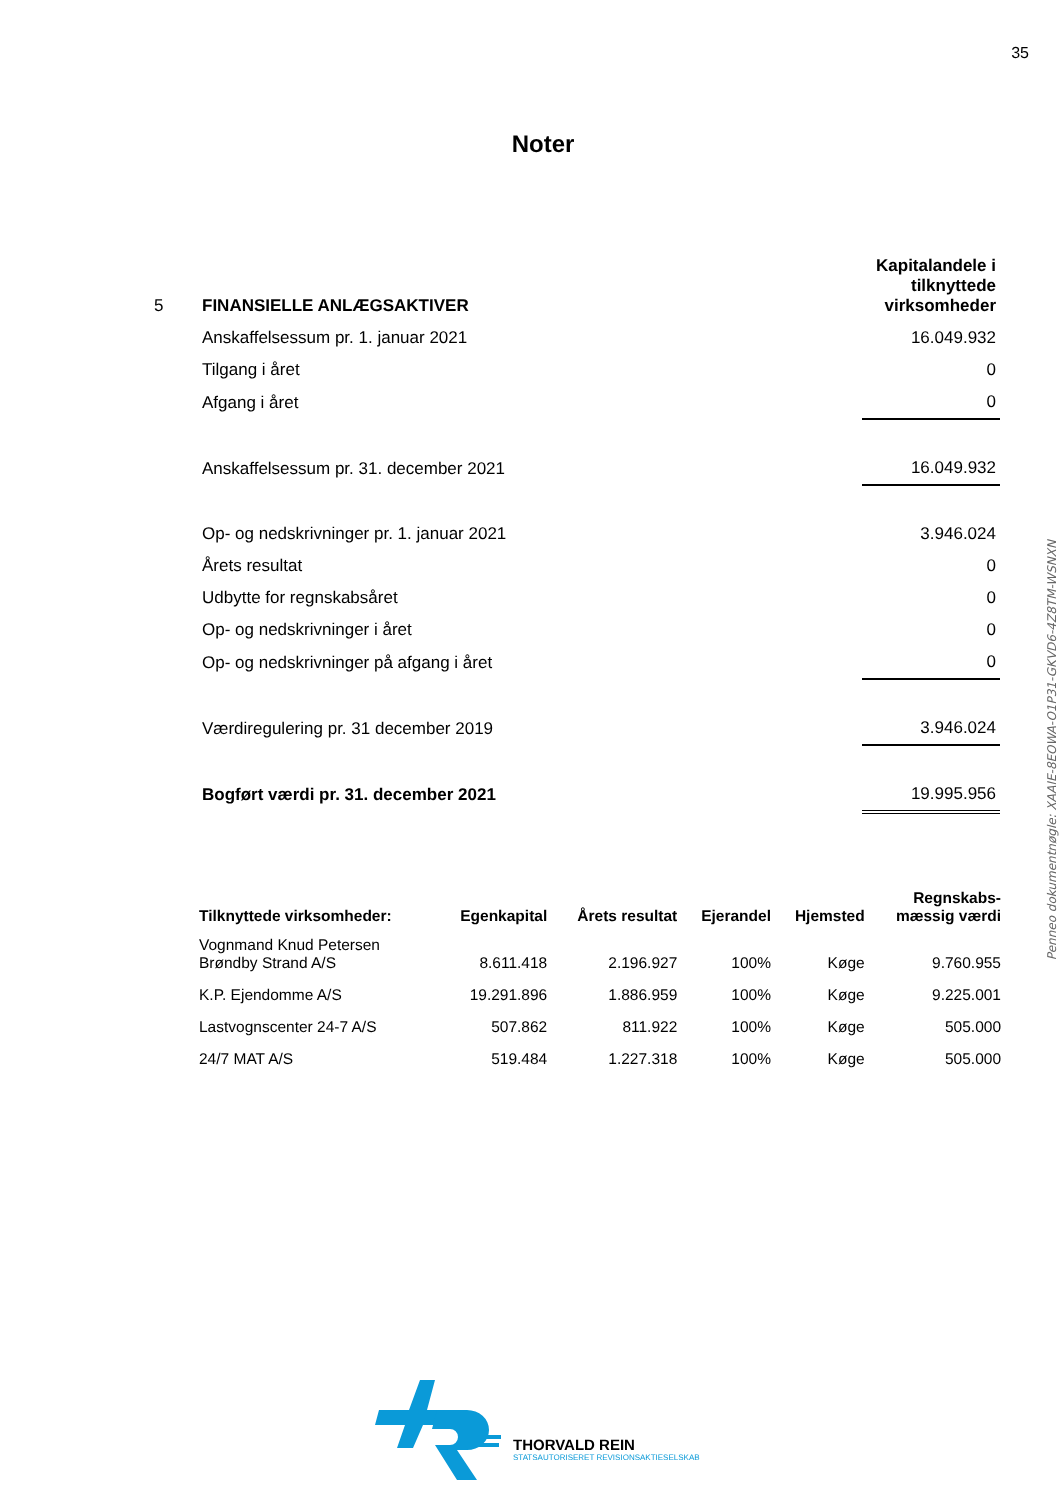35
Noter
| 5 | FINANSIELLE ANLÆGSAKTIVER | Kapitalandele i tilknyttede virksomheder |
| | Anskaffelsessum pr. 1. januar 2021 | 16.049.932 |
| | Tilgang i året | 0 |
| | Afgang i året | 0 |
| | Anskaffelsessum pr. 31. december 2021 | 16.049.932 |
| | Op- og nedskrivninger pr. 1. januar 2021 | 3.946.024 |
| | Årets resultat | 0 |
| | Udbytte for regnskabsåret | 0 |
| | Op- og nedskrivninger i året | 0 |
| | Op- og nedskrivninger på afgang i året | 0 |
| | Værdiregulering pr. 31 december 2019 | 3.946.024 |
| | Bogført værdi pr. 31. december 2021 | 19.995.956 |
| Tilknyttede virksomheder: | Egenkapital | Årets resultat | Ejerandel | Hjemsted | Regnskabs- mæssig værdi |
| --- | --- | --- | --- | --- | --- |
| Vognmand Knud Petersen Brøndby Strand A/S | 8.611.418 | 2.196.927 | 100% | Køge | 9.760.955 |
| K.P. Ejendomme A/S | 19.291.896 | 1.886.959 | 100% | Køge | 9.225.001 |
| Lastvognscenter 24-7 A/S | 507.862 | 811.922 | 100% | Køge | 505.000 |
| 24/7 MAT A/S | 519.484 | 1.227.318 | 100% | Køge | 505.000 |
Penneo dokumentnøgle: XAAIE-8EOWA-O1P31-GKVD6-4Z8TM-WSNXN
THORVALD REIN
STATSAUTORISERET REVISIONSAKTIESELSKAB